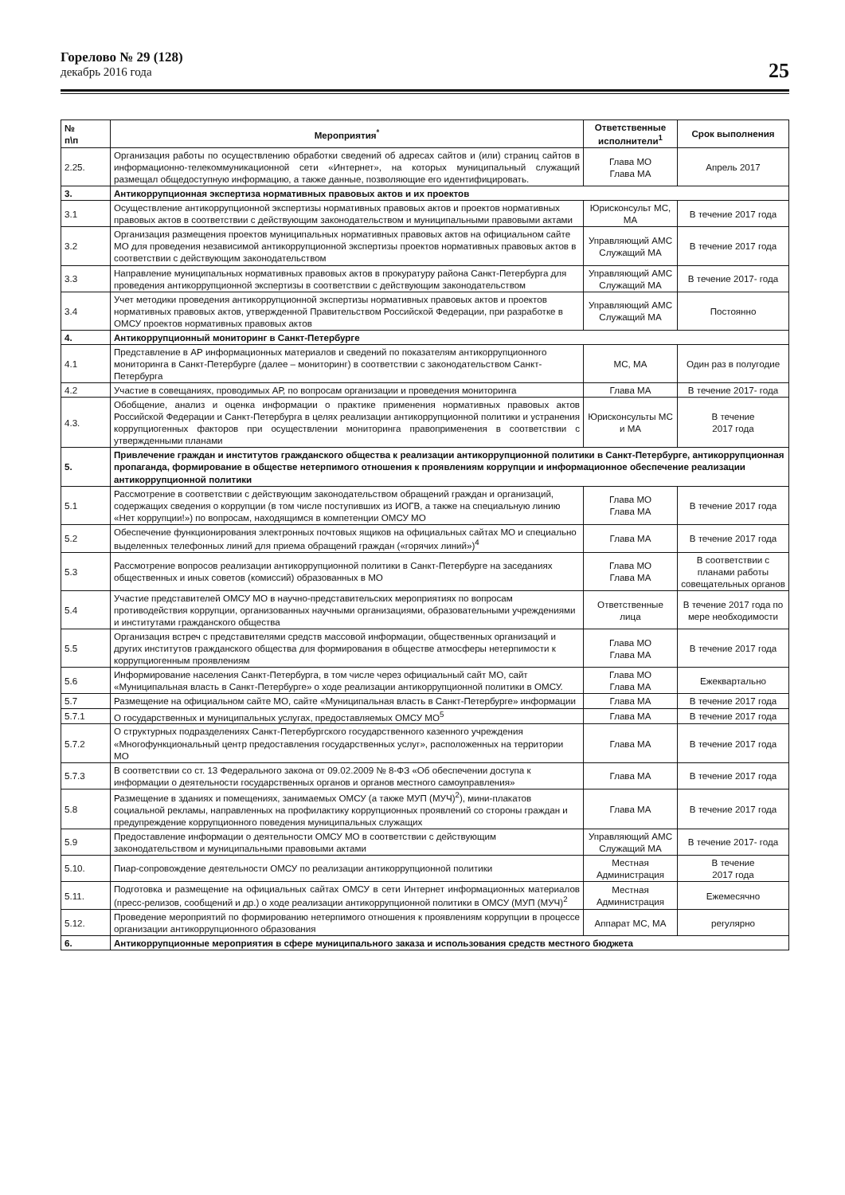Горелово № 29 (128)
декабрь 2016 года
25
| № п\п | Мероприятия<sup>*</sup> | Ответственные исполнители<sup>1</sup> | Срок выполнения |
| --- | --- | --- | --- |
| 2.25. | Организация работы по осуществлению обработки сведений об адресах сайтов и (или) страниц сайтов в информационно-телекоммуникационной сети «Интернет», на которых муниципальный служащий размещал общедоступную информацию, а также данные, позволяющие его идентифицировать. | Глава МО Глава МА | Апрель 2017 |
| 3. | Антикоррупционная экспертиза нормативных правовых актов и их проектов | | |
| 3.1 | Осуществление антикоррупционной экспертизы нормативных правовых актов и проектов нормативных правовых актов в соответствии с действующим законодательством и муниципальными правовыми актами | Юрисконсульт МС, МА | В течение 2017 года |
| 3.2 | Организация размещения проектов муниципальных нормативных правовых актов на официальном сайте МО для проведения независимой антикоррупционной экспертизы проектов нормативных правовых актов в соответствии с действующим законодательством | Управляющий АМС Служащий МА | В течение 2017 года |
| 3.3 | Направление муниципальных нормативных правовых актов в прокуратуру района Санкт-Петербурга для проведения антикоррупционной экспертизы в соответствии с действующим законодательством | Управляющий АМС Служащий МА | В течение 2017- года |
| 3.4 | Учет методики проведения антикоррупционной экспертизы нормативных правовых актов и проектов нормативных правовых актов, утвержденной Правительством Российской Федерации, при разработке в ОМСУ проектов нормативных правовых актов | Управляющий АМС Служащий МА | Постоянно |
| 4. | Антикоррупционный мониторинг в Санкт-Петербурге | | |
| 4.1 | Представление в АР информационных материалов и сведений по показателям антикоррупционного мониторинга в Санкт-Петербурге (далее – мониторинг) в соответствии с законодательством Санкт-Петербурга | МС, МА | Один раз в полугодие |
| 4.2 | Участие в совещаниях, проводимых АР, по вопросам организации и проведения мониторинга | Глава МА | В течение 2017- года |
| 4.3. | Обобщение, анализ и оценка информации о практике применения нормативных правовых актов Российской Федерации и Санкт-Петербурга в целях реализации антикоррупционной политики и устранения коррупциогенных факторов при осуществлении мониторинга правоприменения в соответствии с утвержденными планами | Юрисконсульты МС и МА | В течение 2017 года |
| 5. | Привлечение граждан и институтов гражданского общества к реализации антикоррупционной политики в Санкт-Петербурге, антикоррупционная пропаганда, формирование в обществе нетерпимого отношения к проявлениям коррупции и информационное обеспечение реализации антикоррупционной политики | | |
| 5.1 | Рассмотрение в соответствии с действующим законодательством обращений граждан и организаций, содержащих сведения о коррупции (в том числе поступивших из ИОГВ, а также на специальную линию «Нет коррупции!») по вопросам, находящимся в компетенции ОМСУ МО | Глава МО Глава МА | В течение 2017 года |
| 5.2 | Обеспечение функционирования электронных почтовых ящиков на официальных сайтах МО и специально выделенных телефонных линий для приема обращений граждан («горячих линий»)<sup>4</sup> | Глава МА | В течение 2017 года |
| 5.3 | Рассмотрение вопросов реализации антикоррупционной политики в Санкт-Петербурге на заседаниях общественных и иных советов (комиссий) образованных в МО | Глава МО Глава МА | В соответствии с планами работы совещательных органов |
| 5.4 | Участие представителей ОМСУ МО в научно-представительских мероприятиях по вопросам противодействия коррупции, организованных научными организациями, образовательными учреждениями и институтами гражданского общества | Ответственные лица | В течение 2017 года по мере необходимости |
| 5.5 | Организация встреч с представителями средств массовой информации, общественных организаций и других институтов гражданского общества для формирования в обществе атмосферы нетерпимости к коррупциогенным проявлениям | Глава МО Глава МА | В течение 2017 года |
| 5.6 | Информирование населения Санкт-Петербурга, в том числе через официальный сайт МО, сайт «Муниципальная власть в Санкт-Петербурге» о ходе реализации антикоррупционной политики в ОМСУ. | Глава МО Глава МА | Ежеквартально |
| 5.7 | Размещение на официальном сайте МО, сайте «Муниципальная власть в Санкт-Петербурге» информации | Глава МА | В течение 2017 года |
| 5.7.1 | О государственных и муниципальных услугах, предоставляемых ОМСУ МО<sup>5</sup> | Глава МА | В течение 2017 года |
| 5.7.2 | О структурных подразделениях Санкт-Петербургского государственного казенного учреждения «Многофункциональный центр предоставления государственных услуг», расположенных на территории МО | Глава МА | В течение 2017 года |
| 5.7.3 | В соответствии со ст. 13 Федерального закона от 09.02.2009 № 8-ФЗ «Об обеспечении доступа к информации о деятельности государственных органов и органов местного самоуправления» | Глава МА | В течение 2017 года |
| 5.8 | Размещение в зданиях и помещениях, занимаемых ОМСУ (а также МУП (МУЧ)<sup>2</sup>), мини-плакатов социальной рекламы, направленных на профилактику коррупционных проявлений со стороны граждан и предупреждение коррупционного поведения муниципальных служащих | Глава МА | В течение 2017 года |
| 5.9 | Предоставление информации о деятельности ОМСУ МО в соответствии с действующим законодательством и муниципальными правовыми актами | Управляющий АМС Служащий МА | В течение 2017- года |
| 5.10. | Пиар-сопровождение деятельности ОМСУ по реализации антикоррупционной политики | Местная Администрация | В течение 2017 года |
| 5.11. | Подготовка и размещение на официальных сайтах ОМСУ в сети Интернет информационных материалов (пресс-релизов, сообщений и др.) о ходе реализации антикоррупционной политики в ОМСУ (МУП (МУЧ)<sup>2</sup> | Местная Администрация | Ежемесячно |
| 5.12. | Проведение мероприятий по формированию нетерпимого отношения к проявлениям коррупции в процессе организации антикоррупционного образования | Аппарат МС, МА | регулярно |
| 6. | Антикоррупционные мероприятия в сфере муниципального заказа и использования средств местного бюджета | | |